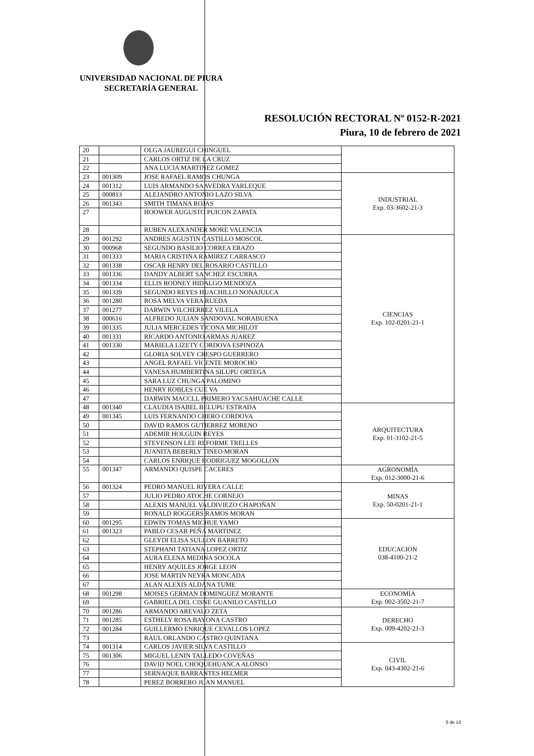UNIVERSIDAD NACIONAL DE PIURA
SECRETARÍA GENERAL
RESOLUCIÓN RECTORAL Nº 0152-R-2021
Piura, 10 de febrero de 2021
| 20 | | OLGA JAUREGUI CHINGUEL | |
| 21 | | CARLOS ORTIZ DE LA CRUZ | |
| 22 | | ANA LUCIA MARTINEZ GOMEZ | |
| 23 | 001309 | JOSE RAFAEL RAMOS CHUNGA | INDUSTRIAL Exp. 03-3602-21-3 |
| 24 | 001312 | LUIS ARMANDO SAAVEDRA YARLEQUE | |
| 25 | 000813 | ALEJANDRO ANTONIO LAZO SILVA | |
| 26 | 001343 | SMITH TIMANA ROJAS | |
| 27 | | HOOWER AUGUSTO PUICON ZAPATA | |
| 28 | | RUBEN ALEXANDER MORE VALENCIA | |
| 29 | 001292 | ANDRES AGUSTIN CASTILLO MOSCOL | CIENCIAS Exp. 102-0201-21-1 |
| 30 | 000968 | SEGUNDO BASILIO CORREA ERAZO | |
| 31 | 001333 | MARIA CRISTINA RAMIREZ CARRASCO | |
| 32 | 001338 | OSCAR HENRY DEL ROSARIO CASTILLO | |
| 33 | 001336 | DANDY ALBERT SANCHEZ ESCURRA | |
| 34 | 001334 | ELLIS RODNEY HIDALGO MENDOZA | |
| 35 | 001339 | SEGUNDO REYES HUACHILLO NONAJULCA | |
| 36 | 001280 | ROSA MELVA VERA RUEDA | |
| 37 | 001277 | DARWIN VILCHERREZ VILELA | |
| 38 | 000616 | ALFREDO JULIAN SANDOVAL NORABUENA | |
| 39 | 001335 | JULIA MERCEDES TICONA MICHILOT | |
| 40 | 001331 | RICARDO ANTONIO ARMAS JUAREZ | |
| 41 | 001330 | MARIELA LIZETY CORDOVA ESPINOZA | |
| 42 | | GLORIA SOLVEY CRESPO GUERRERO | |
| 43 | | ANGEL RAFAEL VICENTE MOROCHO | |
| 44 | | VANESA HUMBERTINA SILUPU ORTEGA | |
| 45 | | SARA LUZ CHUNGA PALOMINO | |
| 46 | | HENRY ROBLES CUE VA | |
| 47 | | DARWIN MACCLL PRIMERO YACSAHUACHE CALLE | |
| 48 | 001340 | CLAUDIA ISABEL BELUPU ESTRADA | ARQUITECTURA Exp. 01-3102-21-5 |
| 49 | 001345 | LUIS FERNANDO CHERO CORDOVA | |
| 50 | | DAVID RAMOS GUTIERREZ MORENO | |
| 51 | | ADEMIR HOLGUIN REYES | |
| 52 | | STEVENSON LEE REFORME TRELLES | |
| 53 | | JUANITA BEBERLY TINEO MORAN | |
| 54 | | CARLOS ENRIQUE RODRIGUEZ MOGOLLON | |
| 55 | 001347 | ARMANDO QUISPE CACERES | AGRONOMÍA Exp. 012-3000-21-6 |
| 56 | 001324 | PEDRO MANUEL RIVERA CALLE | MINAS Exp. 50-0201-21-1 |
| 57 | | JULIO PEDRO ATOCHE CORNEJO | |
| 58 | | ALEXIS MANUEL VALDIVIEZO CHAPOÑAN | |
| 59 | | RONALD ROGGERS RAMOS MORAN | |
| 60 | 001295 | EDWIN TOMAS MICHUE YAMO | EDUCACION 038-4100-21-2 |
| 61 | 001323 | PABLO CESAR PEÑA MARTINEZ | |
| 62 | | GLEYDI ELISA SULLON BARRETO | |
| 63 | | STEPHANI TATIANA LOPEZ ORTIZ | |
| 64 | | AURA ELENA MEDINA SOCOLA | |
| 65 | | HENRY AQUILES JORGE LEON | |
| 66 | | JOSE MARTIN NEYRA MONCADA | |
| 67 | | ALAN ALEXIS ALDANA TUME | |
| 68 | 001298 | MOISES GERMAN DOMINGUEZ MORANTE | ECONOMIA Exp. 002-3502-21-7 |
| 69 | | GABRIELA DEL CISNE GUANILO CASTILLO | |
| 70 | 001286 | ARMANDO AREVALO ZETA | DERECHO Exp. 009-4202-21-3 |
| 71 | 001285 | ESTHELY ROSA BAYONA CASTRO | |
| 72 | 001284 | GUILLERMO ENRIQUE CEVALLOS LOPEZ | |
| 73 | | RAUL ORLANDO CASTRO QUINTANA | |
| 74 | 001314 | CARLOS JAVIER SILVA CASTILLO | CIVIL Exp. 043-4302-21-6 |
| 75 | 001306 | MIGUEL LENIN TALLEDO COVEÑAS | |
| 76 | | DAVID NOEL CHOQUEHUANCA ALONSO | |
| 77 | | SERNAQUE BARRANTES HELMER | |
| 78 | | PEREZ BORRERO JUAN MANUEL | |
5 de 14